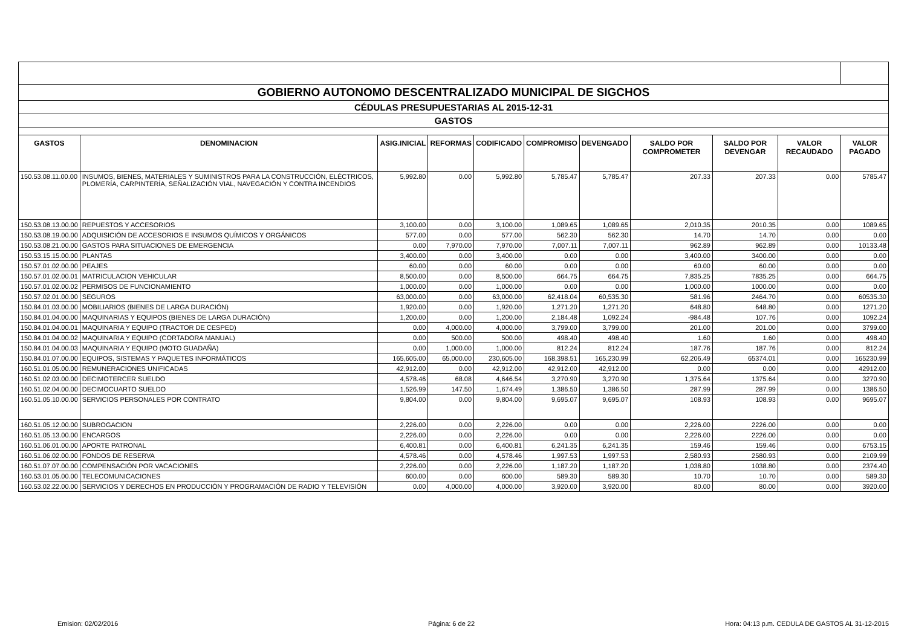| GOBIERNO AUTONOMO DESCENTRALIZADO MUNICIPAL DE SIGCHOS | | | | | | | | | | |
| CÉDULAS PRESUPUESTARIAS AL 2015-12-31 | | | | | | | | | | |
| GASTOS | | | | | | | | | | |
| GASTOS | DENOMINACION | ASIG.INICIAL | REFORMAS | CODIFICADO | COMPROMISO | DEVENGADO | SALDO POR COMPROMETER | SALDO POR DEVENGAR | VALOR RECAUDADO | VALOR PAGADO |
| 150.53.08.11.00.00 | INSUMOS, BIENES, MATERIALES Y SUMINISTROS PARA LA CONSTRUCCIÓN, ELÉCTRICOS, PLOMERÍA, CARPINTERÍA, SEÑALIZACIÓN VIAL, NAVEGACIÓN Y CONTRA INCENDIOS | 5,992.80 | 0.00 | 5,992.80 | 5,785.47 | 5,785.47 | 207.33 | 207.33 | 0.00 | 5785.47 |
| 150.53.08.13.00.00 | REPUESTOS Y ACCESORIOS | 3,100.00 | 0.00 | 3,100.00 | 1,089.65 | 1,089.65 | 2,010.35 | 2010.35 | 0.00 | 1089.65 |
| 150.53.08.19.00.00 | ADQUISICIÓN DE ACCESORIOS E INSUMOS QUÍMICOS Y ORGÁNICOS | 577.00 | 0.00 | 577.00 | 562.30 | 562.30 | 14.70 | 14.70 | 0.00 | 0.00 |
| 150.53.08.21.00.00 | GASTOS PARA SITUACIONES DE EMERGENCIA | 0.00 | 7,970.00 | 7,970.00 | 7,007.11 | 7,007.11 | 962.89 | 962.89 | 0.00 | 10133.48 |
| 150.53.15.15.00.00 | PLANTAS | 3,400.00 | 0.00 | 3,400.00 | 0.00 | 0.00 | 3,400.00 | 3400.00 | 0.00 | 0.00 |
| 150.57.01.02.00.00 | PEAJES | 60.00 | 0.00 | 60.00 | 0.00 | 0.00 | 60.00 | 60.00 | 0.00 | 0.00 |
| 150.57.01.02.00.01 | MATRICULACION VEHICULAR | 8,500.00 | 0.00 | 8,500.00 | 664.75 | 664.75 | 7,835.25 | 7835.25 | 0.00 | 664.75 |
| 150.57.01.02.00.02 | PERMISOS DE FUNCIONAMIENTO | 1,000.00 | 0.00 | 1,000.00 | 0.00 | 0.00 | 1,000.00 | 1000.00 | 0.00 | 0.00 |
| 150.57.02.01.00.00 | SEGUROS | 63,000.00 | 0.00 | 63,000.00 | 62,418.04 | 60,535.30 | 581.96 | 2464.70 | 0.00 | 60535.30 |
| 150.84.01.03.00.00 | MOBILIARIOS (BIENES DE LARGA DURACIÓN) | 1,920.00 | 0.00 | 1,920.00 | 1,271.20 | 1,271.20 | 648.80 | 648.80 | 0.00 | 1271.20 |
| 150.84.01.04.00.00 | MAQUINARIAS Y EQUIPOS (BIENES DE LARGA DURACIÓN) | 1,200.00 | 0.00 | 1,200.00 | 2,184.48 | 1,092.24 | -984.48 | 107.76 | 0.00 | 1092.24 |
| 150.84.01.04.00.01 | MAQUINARIA Y EQUIPO (TRACTOR DE CESPED) | 0.00 | 4,000.00 | 4,000.00 | 3,799.00 | 3,799.00 | 201.00 | 201.00 | 0.00 | 3799.00 |
| 150.84.01.04.00.02 | MAQUINARIA Y EQUIPO (CORTADORA MANUAL) | 0.00 | 500.00 | 500.00 | 498.40 | 498.40 | 1.60 | 1.60 | 0.00 | 498.40 |
| 150.84.01.04.00.03 | MAQUINARIA Y EQUIPO (MOTO GUADAÑA) | 0.00 | 1,000.00 | 1,000.00 | 812.24 | 812.24 | 187.76 | 187.76 | 0.00 | 812.24 |
| 150.84.01.07.00.00 | EQUIPOS, SISTEMAS Y PAQUETES INFORMÁTICOS | 165,605.00 | 65,000.00 | 230,605.00 | 168,398.51 | 165,230.99 | 62,206.49 | 65374.01 | 0.00 | 165230.99 |
| 160.51.01.05.00.00 | REMUNERACIONES UNIFICADAS | 42,912.00 | 0.00 | 42,912.00 | 42,912.00 | 42,912.00 | 0.00 | 0.00 | 0.00 | 42912.00 |
| 160.51.02.03.00.00 | DECIMOTERCER SUELDO | 4,578.46 | 68.08 | 4,646.54 | 3,270.90 | 3,270.90 | 1,375.64 | 1375.64 | 0.00 | 3270.90 |
| 160.51.02.04.00.00 | DECIMOCUARTO SUELDO | 1,526.99 | 147.50 | 1,674.49 | 1,386.50 | 1,386.50 | 287.99 | 287.99 | 0.00 | 1386.50 |
| 160.51.05.10.00.00 | SERVICIOS PERSONALES POR CONTRATO | 9,804.00 | 0.00 | 9,804.00 | 9,695.07 | 9,695.07 | 108.93 | 108.93 | 0.00 | 9695.07 |
| 160.51.05.12.00.00 | SUBROGACION | 2,226.00 | 0.00 | 2,226.00 | 0.00 | 0.00 | 2,226.00 | 2226.00 | 0.00 | 0.00 |
| 160.51.05.13.00.00 | ENCARGOS | 2,226.00 | 0.00 | 2,226.00 | 0.00 | 0.00 | 2,226.00 | 2226.00 | 0.00 | 0.00 |
| 160.51.06.01.00.00 | APORTE PATRONAL | 6,400.81 | 0.00 | 6,400.81 | 6,241.35 | 6,241.35 | 159.46 | 159.46 | 0.00 | 6753.15 |
| 160.51.06.02.00.00 | FONDOS DE RESERVA | 4,578.46 | 0.00 | 4,578.46 | 1,997.53 | 1,997.53 | 2,580.93 | 2580.93 | 0.00 | 2109.99 |
| 160.51.07.07.00.00 | COMPENSACIÓN POR VACACIONES | 2,226.00 | 0.00 | 2,226.00 | 1,187.20 | 1,187.20 | 1,038.80 | 1038.80 | 0.00 | 2374.40 |
| 160.53.01.05.00.00 | TELECOMUNICACIONES | 600.00 | 0.00 | 600.00 | 589.30 | 589.30 | 10.70 | 10.70 | 0.00 | 589.30 |
| 160.53.02.22.00.00 | SERVICIOS Y DERECHOS EN PRODUCCIÓN Y PROGRAMACIÓN DE RADIO Y TELEVISIÓN | 0.00 | 4,000.00 | 4,000.00 | 3,920.00 | 3,920.00 | 80.00 | 80.00 | 0.00 | 3920.00 |
Emision: 02/02/2016 Página: 6 de 22 Hora: 04:13 p.m. CEDULA DE GASTOS AL 31-12-2015